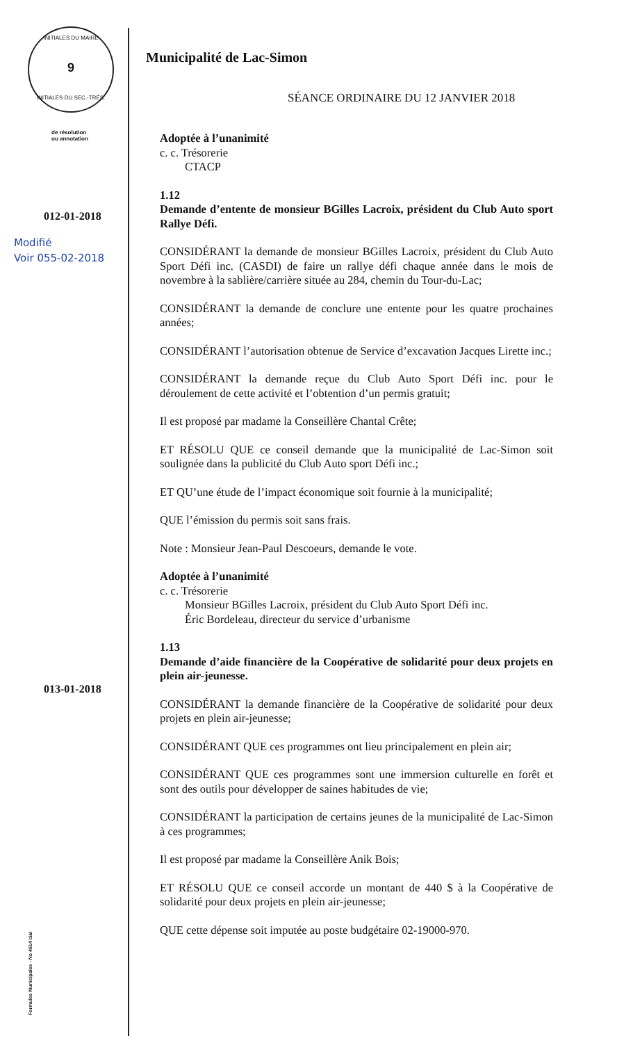INITIALES DU MAIRE
9
INITIALES DU SEC.-TRÉS.
de résolution
ou annotation
012-01-2018
Modifié
Voir 055-02-2018
013-01-2018
Formules Municipales - No 4614 cial
Municipalité de Lac-Simon
SÉANCE ORDINAIRE DU 12 JANVIER 2018
Adoptée à l’unanimité
c. c. Trésorerie
CTACP
1.12
Demande d’entente de monsieur BGilles Lacroix, président du Club Auto sport Rallye Défi.
CONSIDÉRANT la demande de monsieur BGilles Lacroix, président du Club Auto Sport Défi inc. (CASDI) de faire un rallye défi chaque année dans le mois de novembre à la sablière/carrière située au 284, chemin du Tour-du-Lac;
CONSIDÉRANT la demande de conclure une entente pour les quatre prochaines années;
CONSIDÉRANT l’autorisation obtenue de Service d’excavation Jacques Lirette inc.;
CONSIDÉRANT la demande reçue du Club Auto Sport Défi inc. pour le déroulement de cette activité et l’obtention d’un permis gratuit;
Il est proposé par madame la Conseillère Chantal Crête;
ET RÉSOLU QUE ce conseil demande que la municipalité de Lac-Simon soit soulignée dans la publicité du Club Auto sport Défi inc.;
ET QU’une étude de l’impact économique soit fournie à la municipalité;
QUE l’émission du permis soit sans frais.
Note : Monsieur Jean-Paul Descoeurs, demande le vote.
Adoptée à l’unanimité
c. c. Trésorerie
Monsieur BGilles Lacroix, président du Club Auto Sport Défi inc.
Éric Bordeleau, directeur du service d’urbanisme
1.13
Demande d’aide financière de la Coopérative de solidarité pour deux projets en plein air-jeunesse.
CONSIDÉRANT la demande financière de la Coopérative de solidarité pour deux projets en plein air-jeunesse;
CONSIDÉRANT QUE ces programmes ont lieu principalement en plein air;
CONSIDÉRANT QUE ces programmes sont une immersion culturelle en forêt et sont des outils pour développer de saines habitudes de vie;
CONSIDÉRANT la participation de certains jeunes de la municipalité de Lac-Simon à ces programmes;
Il est proposé par madame la Conseillère Anik Bois;
ET RÉSOLU QUE ce conseil accorde un montant de 440 $ à la Coopérative de solidarité pour deux projets en plein air-jeunesse;
QUE cette dépense soit imputée au poste budgétaire 02-19000-970.